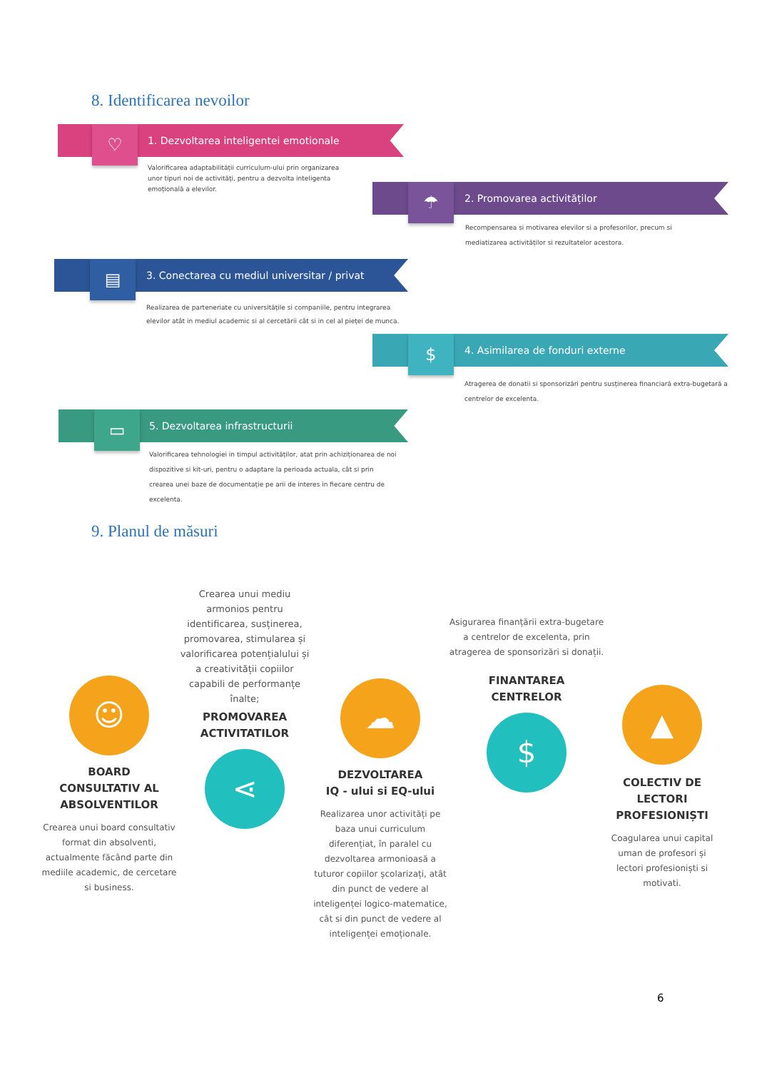8. Identificarea nevoilor
1. Dezvoltarea inteligentei emotionale
♡
Valorificarea adaptabilității curriculum-ului prin organizarea unor tipuri noi de activități, pentru a dezvolta inteligenta emoțională a elevilor.
2. Promovarea activităților
☂
Recompensarea si motivarea elevilor si a profesorilor, precum si mediatizarea activităților si rezultatelor acestora.
3. Conectarea cu mediul universitar / privat
▤
Realizarea de parteneriate cu universitățile si companiile, pentru integrarea elevilor atât in mediul academic si al cercetării cât si in cel al pieței de munca.
4. Asimilarea de fonduri externe
$
Atragerea de donatii si sponsorizări pentru susținerea financiară extra-bugetară a centrelor de excelenta.
5. Dezvoltarea infrastructurii
▭
Valorificarea tehnologiei in timpul activităților, atat prin achiziționarea de noi dispozitive si kit-uri, pentru o adaptare la perioada actuala, cât si prin crearea unei baze de documentație pe arii de interes in fiecare centru de excelenta.
9. Planul de măsuri
☺
BOARD
CONSULTATIV AL
ABSOLVENTILOR
Crearea unui board consultativ format din absolventi, actualmente făcând parte din mediile academic, de cercetare si business.
Crearea unui mediu armonios pentru identificarea, susținerea, promovarea, stimularea și valorificarea potențialului și a creativității copiilor capabili de performanțe înalte;
PROMOVAREA
ACTIVITATILOR
⋖
☁
DEZVOLTAREA
IQ - ului si EQ-ului
Realizarea unor activități pe baza unui curriculum diferențiat, în paralel cu dezvoltarea armonioasă a tuturor copiilor școlarizați, atât din punct de vedere al inteligenței logico-matematice, cât si din punct de vedere al inteligenței emoționale.
Asigurarea finanțării extra-bugetare a centrelor de excelenta, prin atragerea de sponsorizări si donații.
FINANTAREA
CENTRELOR
$
▲
COLECTIV DE
LECTORI
PROFESIONIȘTI
Coagularea unui capital uman de profesori și lectori profesioniști si motivati.
6